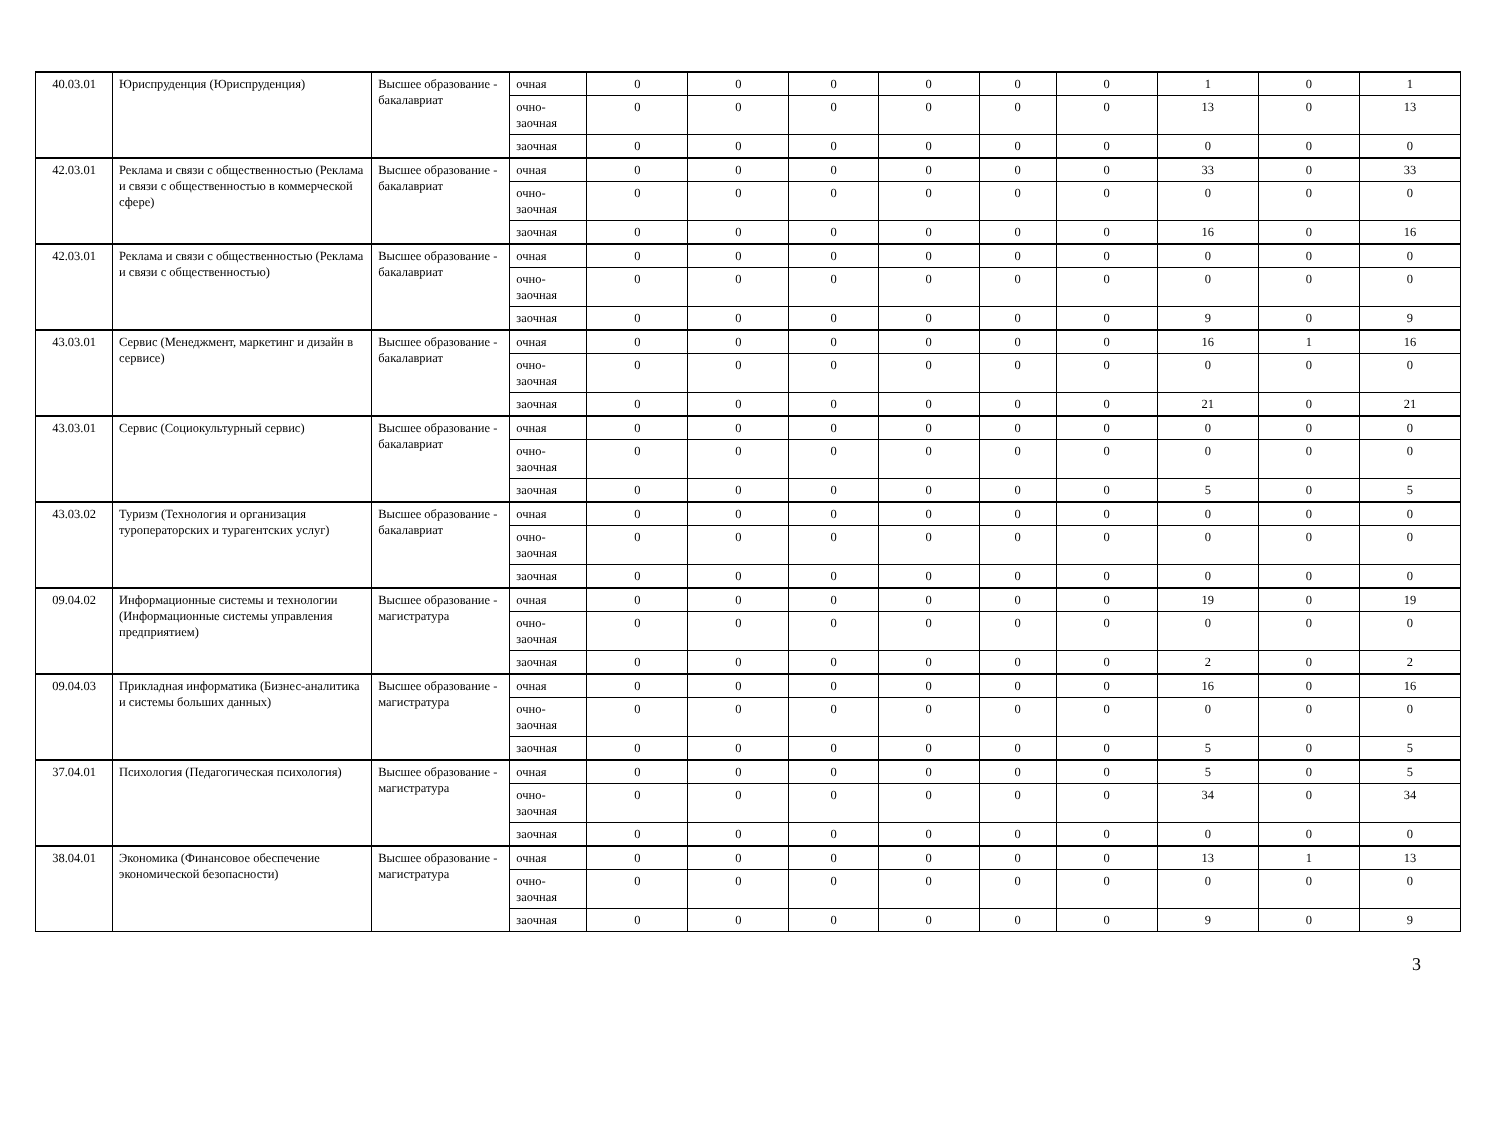| 40.03.01 | Юриспруденция (Юриспруденция) | Высшее образование - бакалавриат | очная | 0 | 0 | 0 | 0 | 0 | 0 | 1 | 0 | 1 |
| | | | очно- заочная | 0 | 0 | 0 | 0 | 0 | 0 | 13 | 0 | 13 |
| | | | заочная | 0 | 0 | 0 | 0 | 0 | 0 | 0 | 0 | 0 |
| 42.03.01 | Реклама и связи с общественностью (Реклама и связи с общественностью в коммерческой сфере) | Высшее образование - бакалавриат | очная | 0 | 0 | 0 | 0 | 0 | 0 | 33 | 0 | 33 |
| | | | очно- заочная | 0 | 0 | 0 | 0 | 0 | 0 | 0 | 0 | 0 |
| | | | заочная | 0 | 0 | 0 | 0 | 0 | 0 | 16 | 0 | 16 |
| 42.03.01 | Реклама и связи с общественностью (Реклама и связи с общественностью) | Высшее образование - бакалавриат | очная | 0 | 0 | 0 | 0 | 0 | 0 | 0 | 0 | 0 |
| | | | очно- заочная | 0 | 0 | 0 | 0 | 0 | 0 | 0 | 0 | 0 |
| | | | заочная | 0 | 0 | 0 | 0 | 0 | 0 | 9 | 0 | 9 |
| 43.03.01 | Сервис (Менеджмент, маркетинг и дизайн в сервисе) | Высшее образование - бакалавриат | очная | 0 | 0 | 0 | 0 | 0 | 0 | 16 | 1 | 16 |
| | | | очно- заочная | 0 | 0 | 0 | 0 | 0 | 0 | 0 | 0 | 0 |
| | | | заочная | 0 | 0 | 0 | 0 | 0 | 0 | 21 | 0 | 21 |
| 43.03.01 | Сервис (Социокультурный сервис) | Высшее образование - бакалавриат | очная | 0 | 0 | 0 | 0 | 0 | 0 | 0 | 0 | 0 |
| | | | очно- заочная | 0 | 0 | 0 | 0 | 0 | 0 | 0 | 0 | 0 |
| | | | заочная | 0 | 0 | 0 | 0 | 0 | 0 | 5 | 0 | 5 |
| 43.03.02 | Туризм (Технология и организация туроператорских и турагентских услуг) | Высшее образование - бакалавриат | очная | 0 | 0 | 0 | 0 | 0 | 0 | 0 | 0 | 0 |
| | | | очно- заочная | 0 | 0 | 0 | 0 | 0 | 0 | 0 | 0 | 0 |
| | | | заочная | 0 | 0 | 0 | 0 | 0 | 0 | 0 | 0 | 0 |
| 09.04.02 | Информационные системы и технологии (Информационные системы управления предприятием) | Высшее образование - магистратура | очная | 0 | 0 | 0 | 0 | 0 | 0 | 19 | 0 | 19 |
| | | | очно- заочная | 0 | 0 | 0 | 0 | 0 | 0 | 0 | 0 | 0 |
| | | | заочная | 0 | 0 | 0 | 0 | 0 | 0 | 2 | 0 | 2 |
| 09.04.03 | Прикладная информатика (Бизнес-аналитика и системы больших данных) | Высшее образование - магистратура | очная | 0 | 0 | 0 | 0 | 0 | 0 | 16 | 0 | 16 |
| | | | очно- заочная | 0 | 0 | 0 | 0 | 0 | 0 | 0 | 0 | 0 |
| | | | заочная | 0 | 0 | 0 | 0 | 0 | 0 | 5 | 0 | 5 |
| 37.04.01 | Психология (Педагогическая психология) | Высшее образование - магистратура | очная | 0 | 0 | 0 | 0 | 0 | 0 | 5 | 0 | 5 |
| | | | очно- заочная | 0 | 0 | 0 | 0 | 0 | 0 | 34 | 0 | 34 |
| | | | заочная | 0 | 0 | 0 | 0 | 0 | 0 | 0 | 0 | 0 |
| 38.04.01 | Экономика (Финансовое обеспечение экономической безопасности) | Высшее образование - магистратура | очная | 0 | 0 | 0 | 0 | 0 | 0 | 13 | 1 | 13 |
| | | | очно- заочная | 0 | 0 | 0 | 0 | 0 | 0 | 0 | 0 | 0 |
| | | | заочная | 0 | 0 | 0 | 0 | 0 | 0 | 9 | 0 | 9 |
3